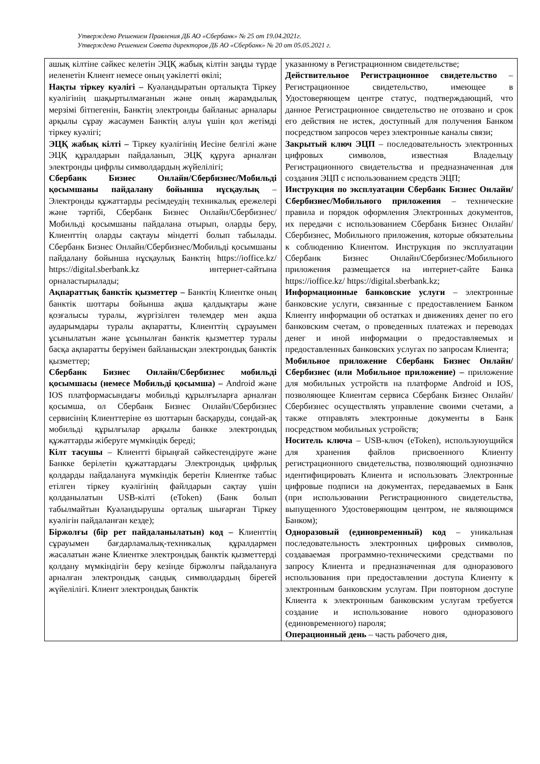Утверждено Решением Правления ДБ АО «Сбербанк» № 25 от 19.04.2021г.
Утверждено Решением Совета директоров ДБ АО «Сбербанк» № 20 от 05.05.2021 г.
| ашық кілтіне сәйкес келетін ЭЦҚ жабық кілтін заңды түрде иеленетін Клиент немесе оның уәкілетті өкілі; Нақты тіркеу куәлігі – Куәландыратын орталықта Тіркеу куәлігінің шақыртылмағанын және оның жарамдылық мерзімі бітпегенін, Банктің электронды байланыс арналары арқылы сұрау жасаумен Банктің алуы үшін қол жетімді тіркеу куәлігі; ЭЦҚ жабық кілті – Тіркеу куәлігінің Иесіне белгілі және ЭЦҚ құралдарын пайдаланып, ЭЦҚ құруға арналған электронды цифрлы символдардың жүйелілігі; Сбербанк Бизнес Онлайн/Сбербизнес/Мобильді қосымшаны пайдалану бойынша нұсқаулық – Электронды құжаттарды ресімдеудің техникалық ережелері және тәртібі, Сбербанк Бизнес Онлайн/Сбербизнес/Мобильді қосымшаны пайдалана отырып, оларды беру, Клиенттің оларды сақтауы міндетті болып табылады. Сбербанк Бизнес Онлайн/Сбербизнес/Мобильді қосымшаны пайдалану бойынша нұсқаулық Банктің https://ioffice.kz/ https://digital.sberbank.kz интернет-сайтына орналастырылады; Ақпараттық банктік қызметтер – Банктің Клиентке оның банктік шоттары бойынша ақша қалдықтары және қозғалысы туралы, жүргізілген төлемдер мен ақша аударымдары туралы ақпаратты, Клиенттің сұрауымен ұсынылатын және ұсынылған банктік қызметтер туралы басқа ақпаратты беруімен байланысқан электрондық банктік қызметтер; Сбербанк Бизнес Онлайн/Сбербизнес мобильді қосымшасы (немесе Мобильді қосымша) – Android және IOS платформасындағы мобильді құрылғыларға арналған қосымша, ол Сбербанк Бизнес Онлайн/Сбербизнес сервисінің Клиенттеріне өз шоттарын басқаруды, сондай-ақ мобильді құрылғылар арқылы банкке электрондық құжаттарды жіберуге мүмкіндік береді; Кілт тасушы – Клиентті бірыңғай сәйкестендіруге және Банкке берілетін құжаттардағы Электрондық цифрлық қолдарды пайдалануға мүмкіндік беретін Клиентке табыс етілген тіркеу куәлігінің файлдарын сақтау үшін қолданылатын USB-кілті (eToken) (Банк болып табылмайтын Куәландырушы орталық шығарған Тіркеу куәлігін пайдаланған кезде); Біржолғы (бір рет пайдаланылатын) код – Клиенттің сұрауымен бағдарламалық-техникалық құралдармен жасалатын және Клиентке электрондық банктік қызметтерді қолдану мүмкіндігін беру кезінде біржолғы пайдалануға арналған электрондық сандық символдардың бірегей жүйелілігі. Клиент электрондық банктік | указанному в Регистрационном свидетельстве; Действительное Регистрационное свидетельство – Регистрационное свидетельство, имеющее в Удостоверяющем центре статус, подтверждающий, что данное Регистрационное свидетельство не отозвано и срок его действия не истек, доступный для получения Банком посредством запросов через электронные каналы связи; Закрытый ключ ЭЦП – последовательность электронных цифровых символов, известная Владельцу Регистрационного свидетельства и предназначенная для создания ЭЦП с использованием средств ЭЦП; Инструкция по эксплуатации Сбербанк Бизнес Онлайн/Сбербизнес/Мобильного приложения – технические правила и порядок оформления Электронных документов, их передачи с использованием Сбербанк Бизнес Онлайн/Сбербизнес, Мобильного приложения, которые обязательны к соблюдению Клиентом. Инструкция по эксплуатации Сбербанк Бизнес Онлайн/Сбербизнес/Мобильного приложения размещается на интернет-сайте Банка https://ioffice.kz/ https://digital.sberbank.kz; Информационные банковские услуги – электронные банковские услуги, связанные с предоставлением Банком Клиенту информации об остатках и движениях денег по его банковским счетам, о проведенных платежах и переводах денег и иной информации о предоставляемых и предоставленных банковских услугах по запросам Клиента; Мобильное приложение Сбербанк Бизнес Онлайн/Сбербизнес (или Мобильное приложение) – приложение для мобильных устройств на платформе Android и IOS, позволяющее Клиентам сервиса Сбербанк Бизнес Онлайн/Сбербизнес осуществлять управление своими счетами, а также отправлять электронные документы в Банк посредством мобильных устройств; Носитель ключа – USB-ключ (eToken), используюущийся для хранения файлов присвоенного Клиенту регистрационного свидетельства, позволяющий однозначно идентифицировать Клиента и использовать Электронные цифровые подписи на документах, передаваемых в Банк (при использовании Регистрационного свидетельства, выпущенного Удостоверяющим центром, не являющимся Банком); Одноразовый (единовременный) код – уникальная последовательность электронных цифровых символов, создаваемая программно-техническими средствами по запросу Клиента и предназначенная для одноразового использования при предоставлении доступа Клиенту к электронным банковским услугам. При повторном доступе Клиента к электронным банковским услугам требуется создание и использование нового одноразового (единовременного) пароля; Операционный день – часть рабочего дня, |